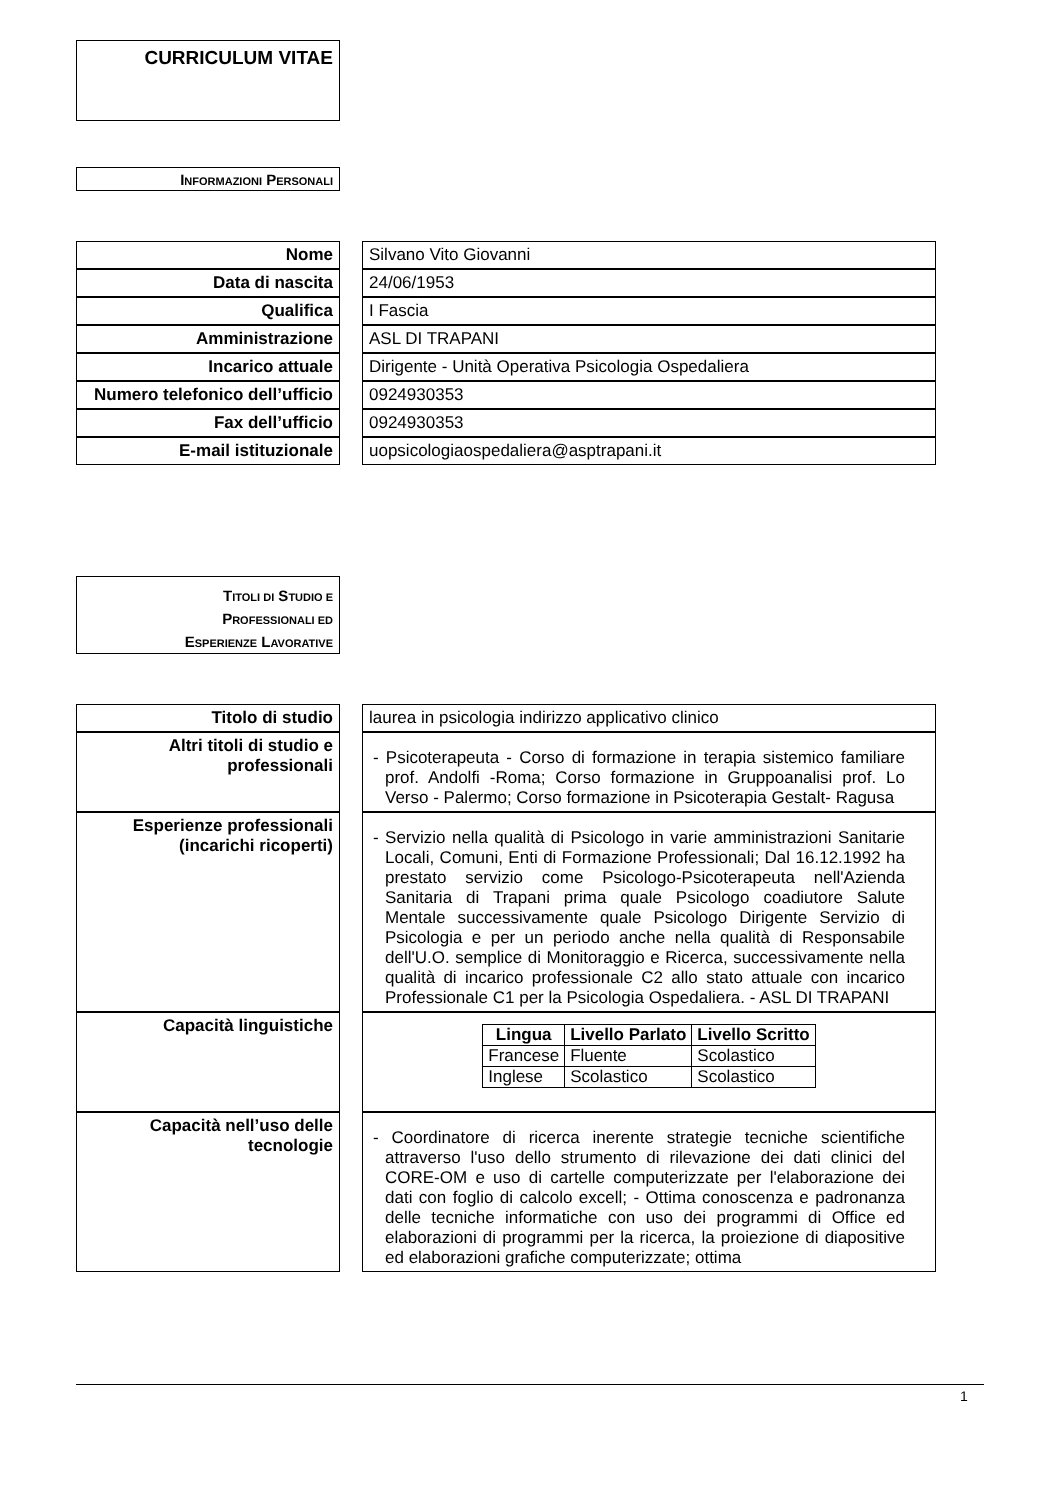CURRICULUM VITAE
INFORMAZIONI PERSONALI
| Nome | | Silvano Vito Giovanni |
| Data di nascita | | 24/06/1953 |
| Qualifica | | I Fascia |
| Amministrazione | | ASL DI TRAPANI |
| Incarico attuale | | Dirigente - Unità Operativa Psicologia Ospedaliera |
| Numero telefonico dell’ufficio | | 0924930353 |
| Fax dell’ufficio | | 0924930353 |
| E-mail istituzionale | | uopsicologiaospedaliera@asptrapani.it |
TITOLI DI STUDIO E
PROFESSIONALI ED
ESPERIENZE LAVORATIVE
| Titolo di studio | | laurea in psicologia indirizzo applicativo clinico |
| Altri titoli di studio e professionali | | - Psicoterapeuta - Corso di formazione in terapia sistemico familiare prof. Andolfi -Roma; Corso formazione in Gruppoanalisi prof. Lo Verso - Palermo; Corso formazione in Psicoterapia Gestalt- Ragusa |
| Esperienze professionali (incarichi ricoperti) | | - Servizio nella qualità di Psicologo in varie amministrazioni Sanitarie Locali, Comuni, Enti di Formazione Professionali; Dal 16.12.1992 ha prestato servizio come Psicologo-Psicoterapeuta nell'Azienda Sanitaria di Trapani prima quale Psicologo coadiutore Salute Mentale successivamente quale Psicologo Dirigente Servizio di Psicologia e per un periodo anche nella qualità di Responsabile dell'U.O. semplice di Monitoraggio e Ricerca, successivamente nella qualità di incarico professionale C2 allo stato attuale con incarico Professionale C1 per la Psicologia Ospedaliera. - ASL DI TRAPANI |
| Capacità linguistiche | | / Lingua / Livello Parlato / Livello Scritto / / --- / --- / --- / / Francese / Fluente / Scolastico / / Inglese / Scolastico / Scolastico / |
| Capacità nell’uso delle tecnologie | | - Coordinatore di ricerca inerente strategie tecniche scientifiche attraverso l'uso dello strumento di rilevazione dei dati clinici del CORE-OM e uso di cartelle computerizzate per l'elaborazione dei dati con foglio di calcolo excell; - Ottima conoscenza e padronanza delle tecniche informatiche con uso dei programmi di Office ed elaborazioni di programmi per la ricerca, la proiezione di diapositive ed elaborazioni grafiche computerizzate; ottima |
1